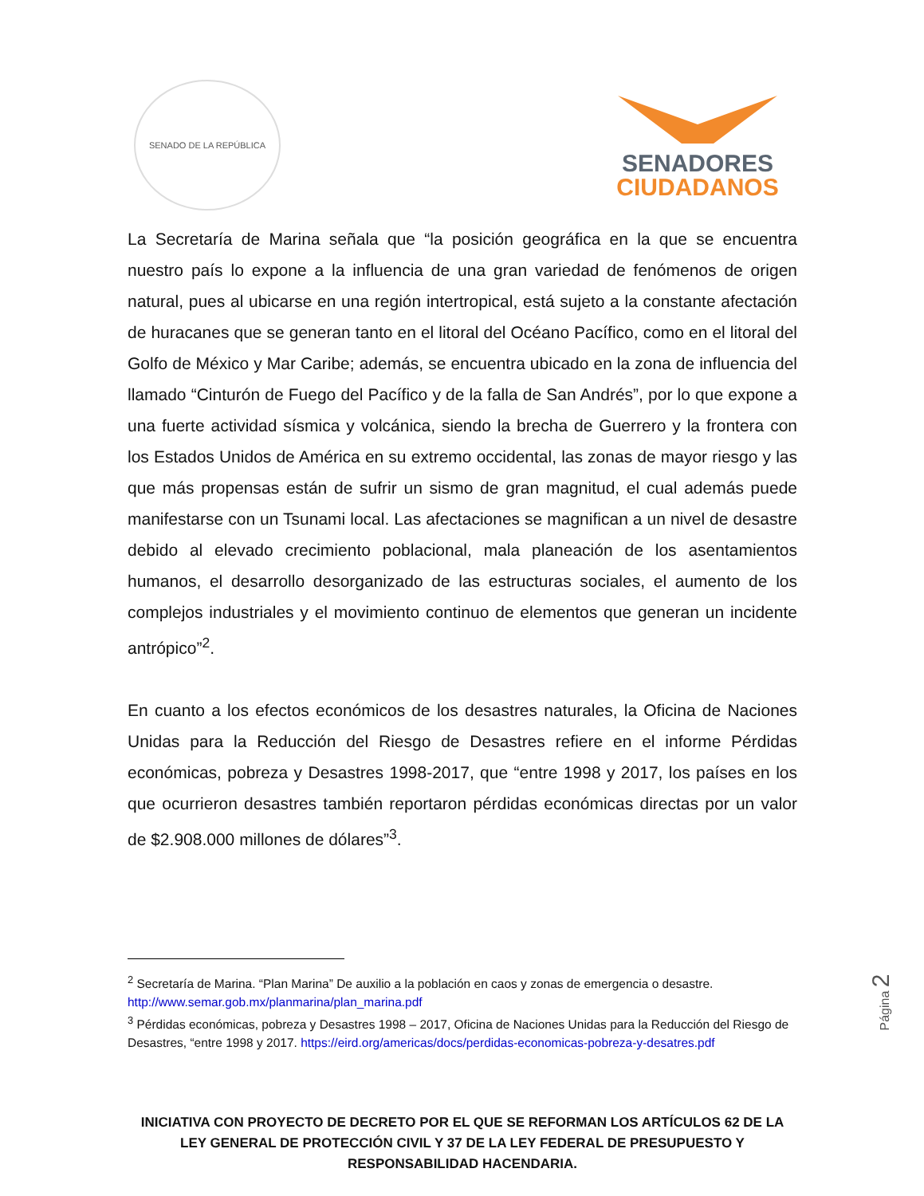SENADO DE LA REPÚBLICA
SENADORES
CIUDADANOS
La Secretaría de Marina señala que “la posición geográfica en la que se encuentra nuestro país lo expone a la influencia de una gran variedad de fenómenos de origen natural, pues al ubicarse en una región intertropical, está sujeto a la constante afectación de huracanes que se generan tanto en el litoral del Océano Pacífico, como en el litoral del Golfo de México y Mar Caribe; además, se encuentra ubicado en la zona de influencia del llamado “Cinturón de Fuego del Pacífico y de la falla de San Andrés”, por lo que expone a una fuerte actividad sísmica y volcánica, siendo la brecha de Guerrero y la frontera con los Estados Unidos de América en su extremo occidental, las zonas de mayor riesgo y las que más propensas están de sufrir un sismo de gran magnitud, el cual además puede manifestarse con un Tsunami local. Las afectaciones se magnifican a un nivel de desastre debido al elevado crecimiento poblacional, mala planeación de los asentamientos humanos, el desarrollo desorganizado de las estructuras sociales, el aumento de los complejos industriales y el movimiento continuo de elementos que generan un incidente antrópico”<sup>2</sup>.
En cuanto a los efectos económicos de los desastres naturales, la Oficina de Naciones Unidas para la Reducción del Riesgo de Desastres refiere en el informe Pérdidas económicas, pobreza y Desastres 1998-2017, que “entre 1998 y 2017, los países en los que ocurrieron desastres también reportaron pérdidas económicas directas por un valor de $2.908.000 millones de dólares”<sup>3</sup>.
<sup>2</sup> Secretaría de Marina. “Plan Marina” De auxilio a la población en caos y zonas de emergencia o desastre. http://www.semar.gob.mx/planmarina/plan_marina.pdf
<sup>3</sup> Pérdidas económicas, pobreza y Desastres 1998 – 2017, Oficina de Naciones Unidas para la Reducción del Riesgo de Desastres, “entre 1998 y 2017. https://eird.org/americas/docs/perdidas-economicas-pobreza-y-desatres.pdf
Página 2
INICIATIVA CON PROYECTO DE DECRETO POR EL QUE SE REFORMAN LOS ARTÍCULOS 62 DE LA LEY GENERAL DE PROTECCIÓN CIVIL Y 37 DE LA LEY FEDERAL DE PRESUPUESTO Y RESPONSABILIDAD HACENDARIA.